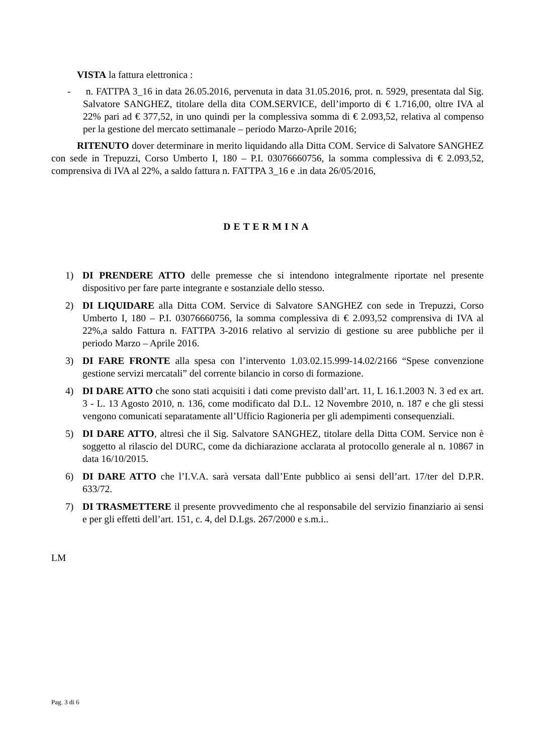VISTA la fattura elettronica :
- n. FATTPA 3_16 in data 26.05.2016, pervenuta in data 31.05.2016, prot. n. 5929, presentata dal Sig. Salvatore SANGHEZ, titolare della dita COM.SERVICE, dell’importo di € 1.716,00, oltre IVA al 22% pari ad € 377,52, in uno quindi per la complessiva somma di € 2.093,52, relativa al compenso per la gestione del mercato settimanale – periodo Marzo-Aprile 2016;
RITENUTO dover determinare in merito liquidando alla Ditta COM. Service di Salvatore SANGHEZ con sede in Trepuzzi, Corso Umberto I, 180 – P.I. 03076660756, la somma complessiva di € 2.093,52, comprensiva di IVA al 22%, a saldo fattura n. FATTPA 3_16 e .in data 26/05/2016,
DETERMINA
1) DI PRENDERE ATTO delle premesse che si intendono integralmente riportate nel presente dispositivo per fare parte integrante e sostanziale dello stesso.
2) DI LIQUIDARE alla Ditta COM. Service di Salvatore SANGHEZ con sede in Trepuzzi, Corso Umberto I, 180 – P.I. 03076660756, la somma complessiva di € 2.093,52 comprensiva di IVA al 22%,a saldo Fattura n. FATTPA 3-2016 relativo al servizio di gestione su aree pubbliche per il periodo Marzo – Aprile 2016.
3) DI FARE FRONTE alla spesa con l’intervento 1.03.02.15.999-14.02/2166 “Spese convenzione gestione servizi mercatali” del corrente bilancio in corso di formazione.
4) DI DARE ATTO che sono stati acquisiti i dati come previsto dall’art. 11, L 16.1.2003 N. 3 ed ex art. 3 - L. 13 Agosto 2010, n. 136, come modificato dal D.L. 12 Novembre 2010, n. 187 e che gli stessi vengono comunicati separatamente all’Ufficio Ragioneria per gli adempimenti consequenziali.
5) DI DARE ATTO, altresì che il Sig. Salvatore SANGHEZ, titolare della Ditta COM. Service non è soggetto al rilascio del DURC, come da dichiarazione acclarata al protocollo generale al n. 10867 in data 16/10/2015.
6) DI DARE ATTO che l’I.V.A. sarà versata dall’Ente pubblico ai sensi dell’art. 17/ter del D.P.R. 633/72.
7) DI TRASMETTERE il presente provvedimento che al responsabile del servizio finanziario ai sensi e per gli effetti dell’art. 151, c. 4, del D.Lgs. 267/2000 e s.m.i..
LM
Pag. 3 di 6